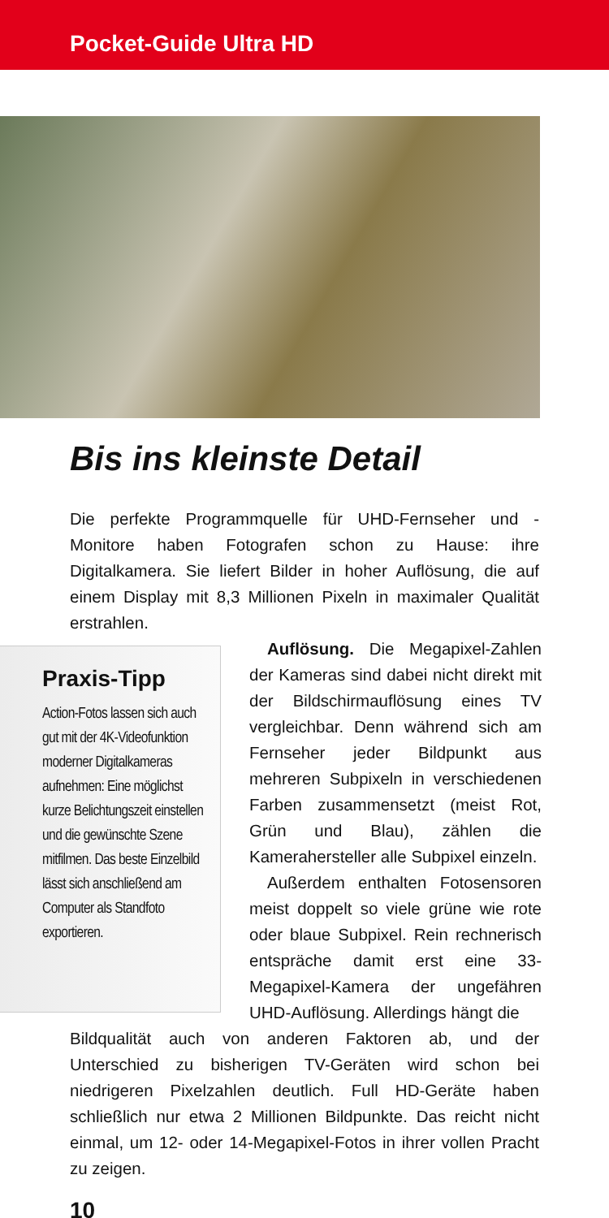Pocket-Guide Ultra HD
Bis ins kleinste Detail
Die perfekte Programmquelle für UHD-Fernseher und -Monitore haben Fotografen schon zu Hause: ihre Digitalkamera. Sie liefert Bilder in hoher Auflösung, die auf einem Display mit 8,3 Millionen Pixeln in maximaler Qualität erstrahlen.
Praxis-Tipp
Action-Fotos lassen sich auch gut mit der 4K-Videofunktion moderner Digitalkameras aufnehmen: Eine möglichst kurze Belichtungszeit einstellen und die gewünschte Szene mitfilmen. Das beste Einzelbild lässt sich anschließend am Computer als Standfoto exportieren.
Auflösung. Die Megapixel-Zahlen der Kameras sind dabei nicht direkt mit der Bildschirmauflösung eines TV vergleichbar. Denn während sich am Fernseher jeder Bildpunkt aus mehreren Subpixeln in verschiedenen Farben zusammensetzt (meist Rot, Grün und Blau), zählen die Kamerahersteller alle Subpixel einzeln.
Außerdem enthalten Fotosensoren meist doppelt so viele grüne wie rote oder blaue Subpixel. Rein rechnerisch entspräche damit erst eine 33-Megapixel-Kamera der ungefähren UHD-Auflösung. Allerdings hängt die
Bildqualität auch von anderen Faktoren ab, und der Unterschied zu bisherigen TV-Geräten wird schon bei niedrigeren Pixelzahlen deutlich. Full HD-Geräte haben schließlich nur etwa 2 Millionen Bildpunkte. Das reicht nicht einmal, um 12- oder 14-Megapixel-Fotos in ihrer vollen Pracht zu zeigen.
10